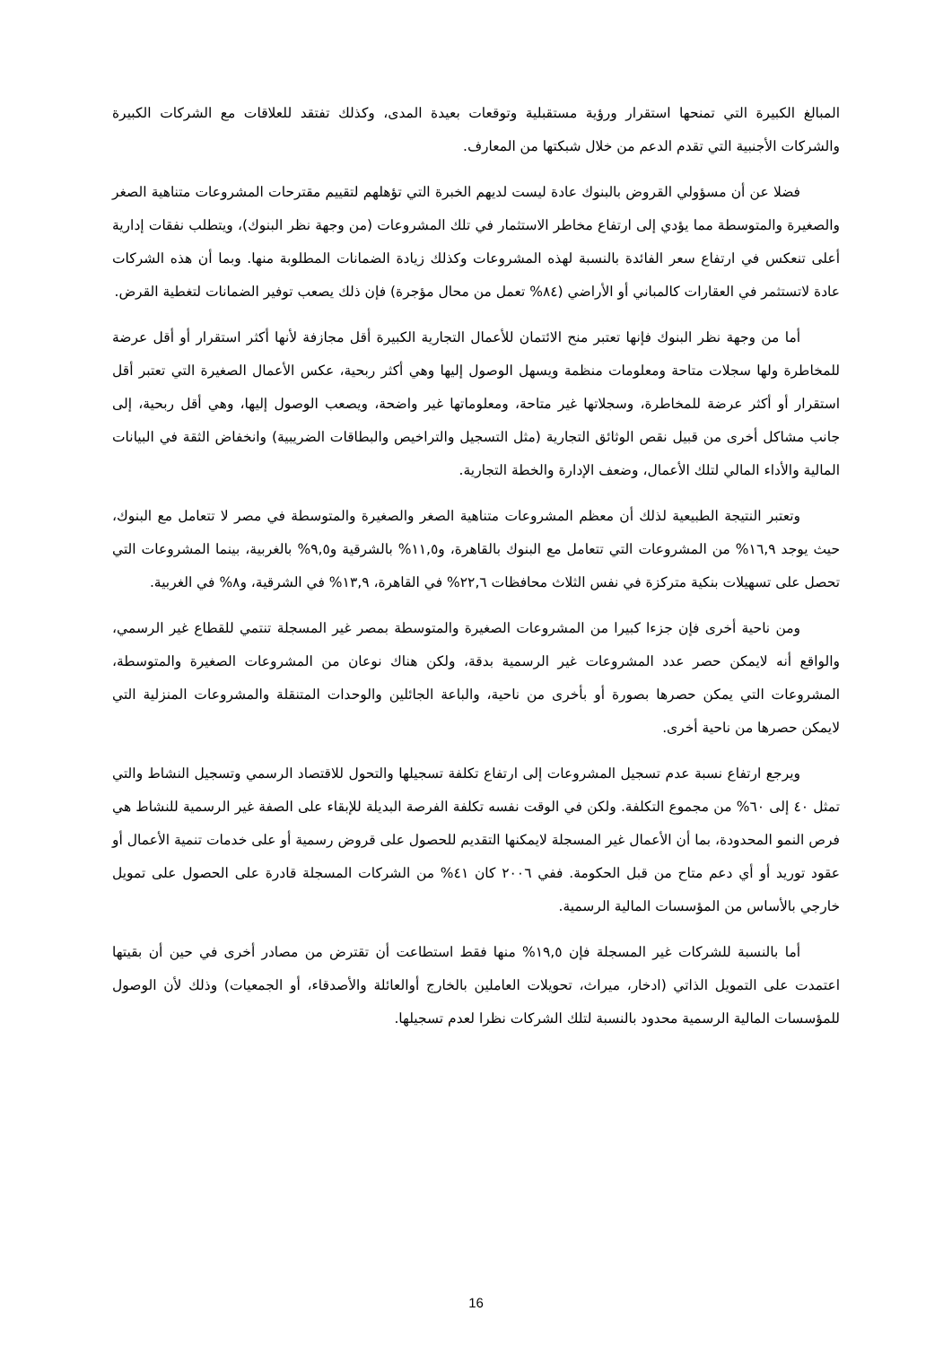المبالغ الكبيرة التي تمنحها استقرار ورؤية مستقبلية وتوقعات بعيدة المدى، وكذلك تفتقد للعلاقات مع الشركات الكبيرة والشركات الأجنبية التي تقدم الدعم من خلال شبكتها من المعارف.
فضلا عن أن مسؤولي القروض بالبنوك عادة ليست لديهم الخبرة التي تؤهلهم لتقييم مقترحات المشروعات متناهية الصغر والصغيرة والمتوسطة مما يؤدي إلى ارتفاع مخاطر الاستثمار في تلك المشروعات (من وجهة نظر البنوك)، ويتطلب نفقات إدارية أعلى تنعكس في ارتفاع سعر الفائدة بالنسبة لهذه المشروعات وكذلك زيادة الضمانات المطلوبة منها. وبما أن هذه الشركات عادة لاتستثمر في العقارات كالمباني أو الأراضي (٨٤% تعمل من محال مؤجرة) فإن ذلك يصعب توفير الضمانات لتغطية القرض.
أما من وجهة نظر البنوك فإنها تعتبر منح الائتمان للأعمال التجارية الكبيرة أقل مجازفة لأنها أكثر استقرار أو أقل عرضة للمخاطرة ولها سجلات متاحة ومعلومات منظمة ويسهل الوصول إليها وهي أكثر ربحية، عكس الأعمال الصغيرة التي تعتبر أقل استقرار أو أكثر عرضة للمخاطرة، وسجلاتها غير متاحة، ومعلوماتها غير واضحة، ويصعب الوصول إليها، وهي أقل ربحية، إلى جانب مشاكل أخرى من قبيل نقص الوثائق التجارية (مثل التسجيل والتراخيص والبطاقات الضريبية) وانخفاض الثقة في البيانات المالية والأداء المالي لتلك الأعمال، وضعف الإدارة والخطة التجارية.
وتعتبر النتيجة الطبيعية لذلك أن معظم المشروعات متناهية الصغر والصغيرة والمتوسطة في مصر لا تتعامل مع البنوك، حيث يوجد ١٦,٩% من المشروعات التي تتعامل مع البنوك بالقاهرة، و١١,٥% بالشرقية و٩,٥% بالغربية، بينما المشروعات التي تحصل على تسهيلات بنكية متركزة في نفس الثلاث محافظات ٢٢,٦% في القاهرة، ١٣,٩% في الشرقية، و٨% في الغربية.
ومن ناحية أخرى فإن جزءا كبيرا من المشروعات الصغيرة والمتوسطة بمصر غير المسجلة تنتمي للقطاع غير الرسمي، والواقع أنه لايمكن حصر عدد المشروعات غير الرسمية بدقة، ولكن هناك نوعان من المشروعات الصغيرة والمتوسطة، المشروعات التي يمكن حصرها بصورة أو بأخرى من ناحية، والباعة الجائلين والوحدات المتنقلة والمشروعات المنزلية التي لايمكن حصرها من ناحية أخرى.
ويرجع ارتفاع نسبة عدم تسجيل المشروعات إلى ارتفاع تكلفة تسجيلها والتحول للاقتصاد الرسمي وتسجيل النشاط والتي تمثل ٤٠ إلى ٦٠% من مجموع التكلفة. ولكن في الوقت نفسه تكلفة الفرصة البديلة للإبقاء على الصفة غير الرسمية للنشاط هي فرص النمو المحدودة، بما أن الأعمال غير المسجلة لايمكنها التقديم للحصول على قروض رسمية أو على خدمات تنمية الأعمال أو عقود توريد أو أي دعم متاح من قبل الحكومة. ففي ٢٠٠٦ كان ٤١% من الشركات المسجلة قادرة على الحصول على تمويل خارجي بالأساس من المؤسسات المالية الرسمية.
أما بالنسبة للشركات غير المسجلة فإن ١٩,٥% منها فقط استطاعت أن تقترض من مصادر أخرى في حين أن بقيتها اعتمدت على التمويل الذاتي (ادخار، ميراث، تحويلات العاملين بالخارج أوالعائلة والأصدقاء، أو الجمعيات) وذلك لأن الوصول للمؤسسات المالية الرسمية محدود بالنسبة لتلك الشركات نظرا لعدم تسجيلها.
16